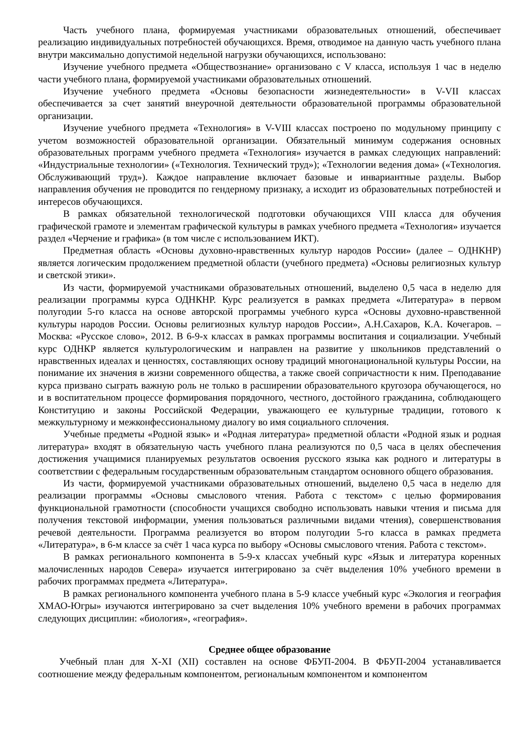Часть учебного плана, формируемая участниками образовательных отношений, обеспечивает реализацию индивидуальных потребностей обучающихся. Время, отводимое на данную часть учебного плана внутри максимально допустимой недельной нагрузки обучающихся, использовано:
Изучение учебного предмета «Обществознание» организовано с V класса, используя 1 час в неделю части учебного плана, формируемой участниками образовательных отношений.
Изучение учебного предмета «Основы безопасности жизнедеятельности» в V-VII классах обеспечивается за счет занятий внеурочной деятельности образовательной программы образовательной организации.
Изучение учебного предмета «Технология» в V-VIII классах построено по модульному принципу с учетом возможностей образовательной организации. Обязательный минимум содержания основных образовательных программ учебного предмета «Технология» изучается в рамках следующих направлений: «Индустриальные технологии» («Технология. Технический труд»); «Технологии ведения дома» («Технология. Обслуживающий труд»). Каждое направление включает базовые и инвариантные разделы. Выбор направления обучения не проводится по гендерному признаку, а исходит из образовательных потребностей и интересов обучающихся.
В рамках обязательной технологической подготовки обучающихся VIII класса для обучения графической грамоте и элементам графической культуры в рамках учебного предмета «Технология» изучается раздел «Черчение и графика» (в том числе с использованием ИКТ).
Предметная область «Основы духовно-нравственных культур народов России» (далее – ОДНКНР) является логическим продолжением предметной области (учебного предмета) «Основы религиозных культур и светской этики».
Из части, формируемой участниками образовательных отношений, выделено 0,5 часа в неделю для реализации программы курса ОДНКНР. Курс реализуется в рамках предмета «Литература» в первом полугодии 5-го класса на основе авторской программы учебного курса «Основы духовно-нравственной культуры народов России. Основы религиозных культур народов России», А.Н.Сахаров, К.А. Кочегаров. – Москва: «Русское слово», 2012. В 6-9-х классах в рамках программы воспитания и социализации. Учебный курс ОДНКР является культурологическим и направлен на развитие у школьников представлений о нравственных идеалах и ценностях, составляющих основу традиций многонациональной культуры России, на понимание их значения в жизни современного общества, а также своей сопричастности к ним. Преподавание курса призвано сыграть важную роль не только в расширении образовательного кругозора обучающегося, но и в воспитательном процессе формирования порядочного, честного, достойного гражданина, соблюдающего Конституцию и законы Российской Федерации, уважающего ее культурные традиции, готового к межкультурному и межконфессиональному диалогу во имя социального сплочения.
Учебные предметы «Родной язык» и «Родная литература» предметной области «Родной язык и родная литература» входят в обязательную часть учебного плана реализуются по 0,5 часа в целях обеспечения достижения учащимися планируемых результатов освоения русского языка как родного и литературы в соответствии с федеральным государственным образовательным стандартом основного общего образования.
Из части, формируемой участниками образовательных отношений, выделено 0,5 часа в неделю для реализации программы «Основы смыслового чтения. Работа с текстом» с целью формирования функциональной грамотности (способности учащихся свободно использовать навыки чтения и письма для получения текстовой информации, умения пользоваться различными видами чтения), совершенствования речевой деятельности. Программа реализуется во втором полугодии 5-го класса в рамках предмета «Литература», в 6-м классе за счёт 1 часа курса по выбору «Основы смыслового чтения. Работа с текстом».
В рамках регионального компонента в 5-9-х классах учебный курс «Язык и литература коренных малочисленных народов Севера» изучается интегрировано за счёт выделения 10% учебного времени в рабочих программах предмета «Литература».
В рамках регионального компонента учебного плана в 5-9 классе учебный курс «Экология и география ХМАО-Югры» изучаются интегрировано за счет выделения 10% учебного времени в рабочих программах следующих дисциплин: «биология», «география».
Среднее общее образование
Учебный план для X-XI (XII) составлен на основе ФБУП-2004. В ФБУП-2004 устанавливается соотношение между федеральным компонентом, региональным компонентом и компонентом